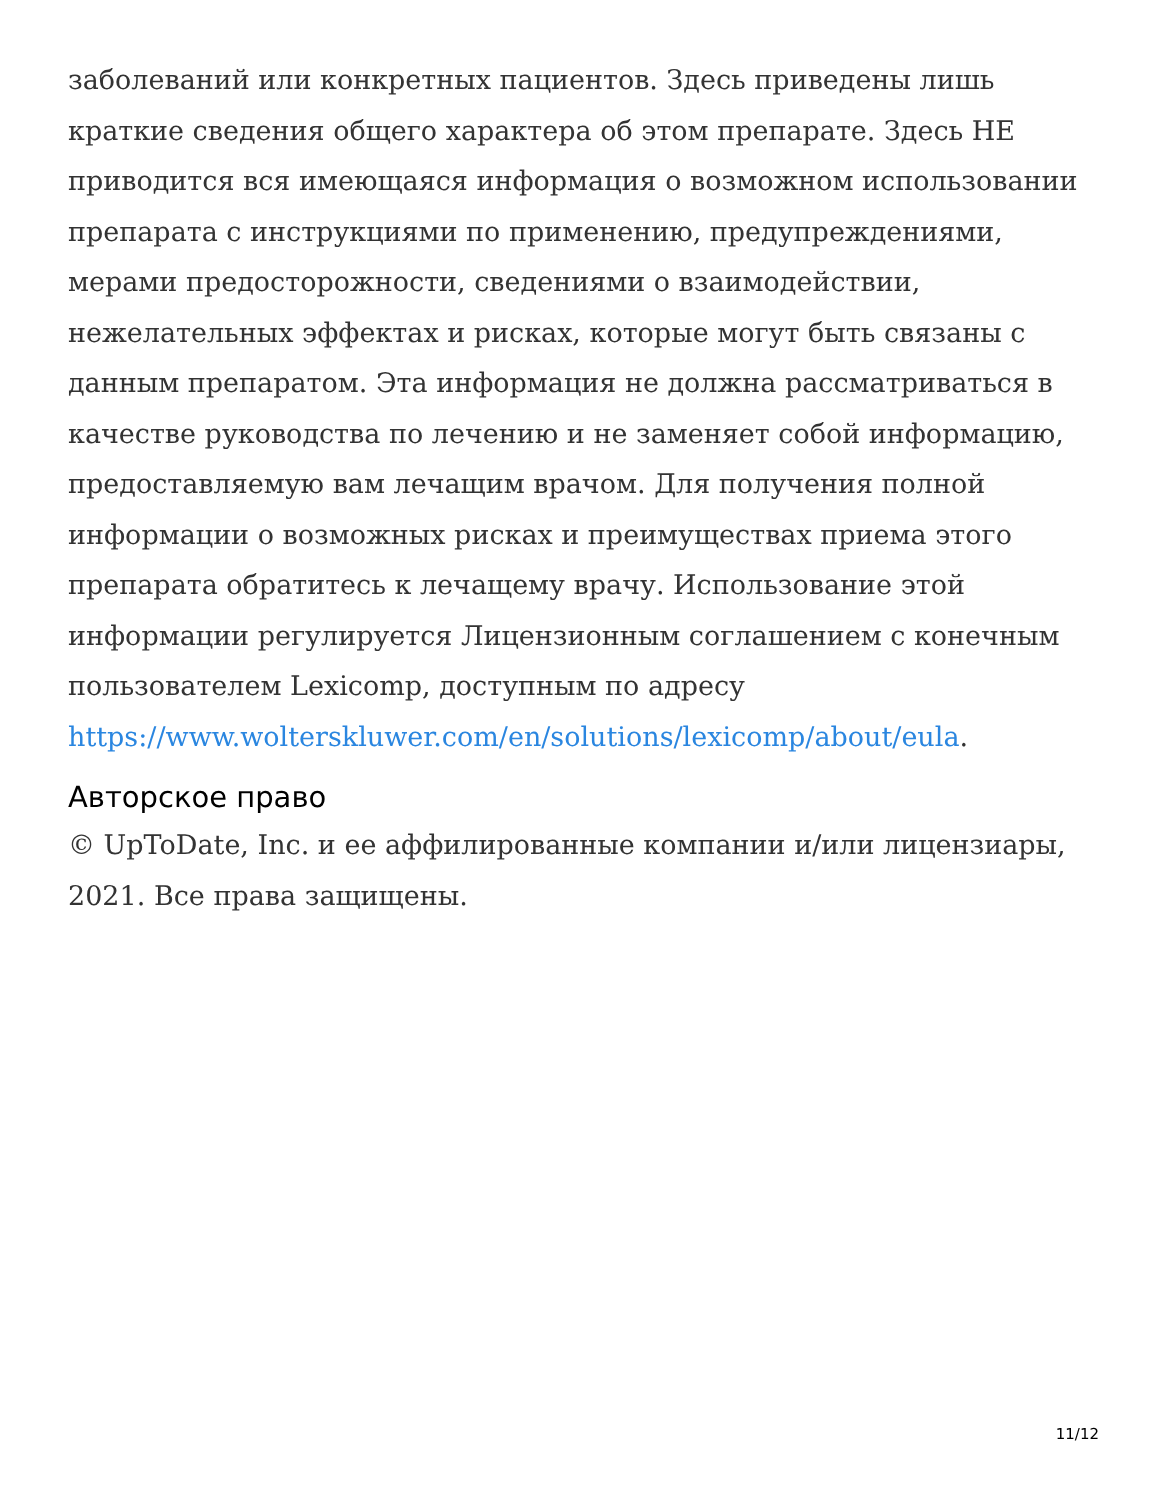заболеваний или конкретных пациентов. Здесь приведены лишь краткие сведения общего характера об этом препарате. Здесь НЕ приводится вся имеющаяся информация о возможном использовании препарата с инструкциями по применению, предупреждениями, мерами предосторожности, сведениями о взаимодействии, нежелательных эффектах и рисках, которые могут быть связаны с данным препаратом. Эта информация не должна рассматриваться в качестве руководства по лечению и не заменяет собой информацию, предоставляемую вам лечащим врачом. Для получения полной информации о возможных рисках и преимуществах приема этого препарата обратитесь к лечащему врачу. Использование этой информации регулируется Лицензионным соглашением с конечным пользователем Lexicomp, доступным по адресу https://www.wolterskluwer.com/en/solutions/lexicomp/about/eula.
Авторское право
© UpToDate, Inc. и ее аффилированные компании и/или лицензиары, 2021. Все права защищены.
11/12